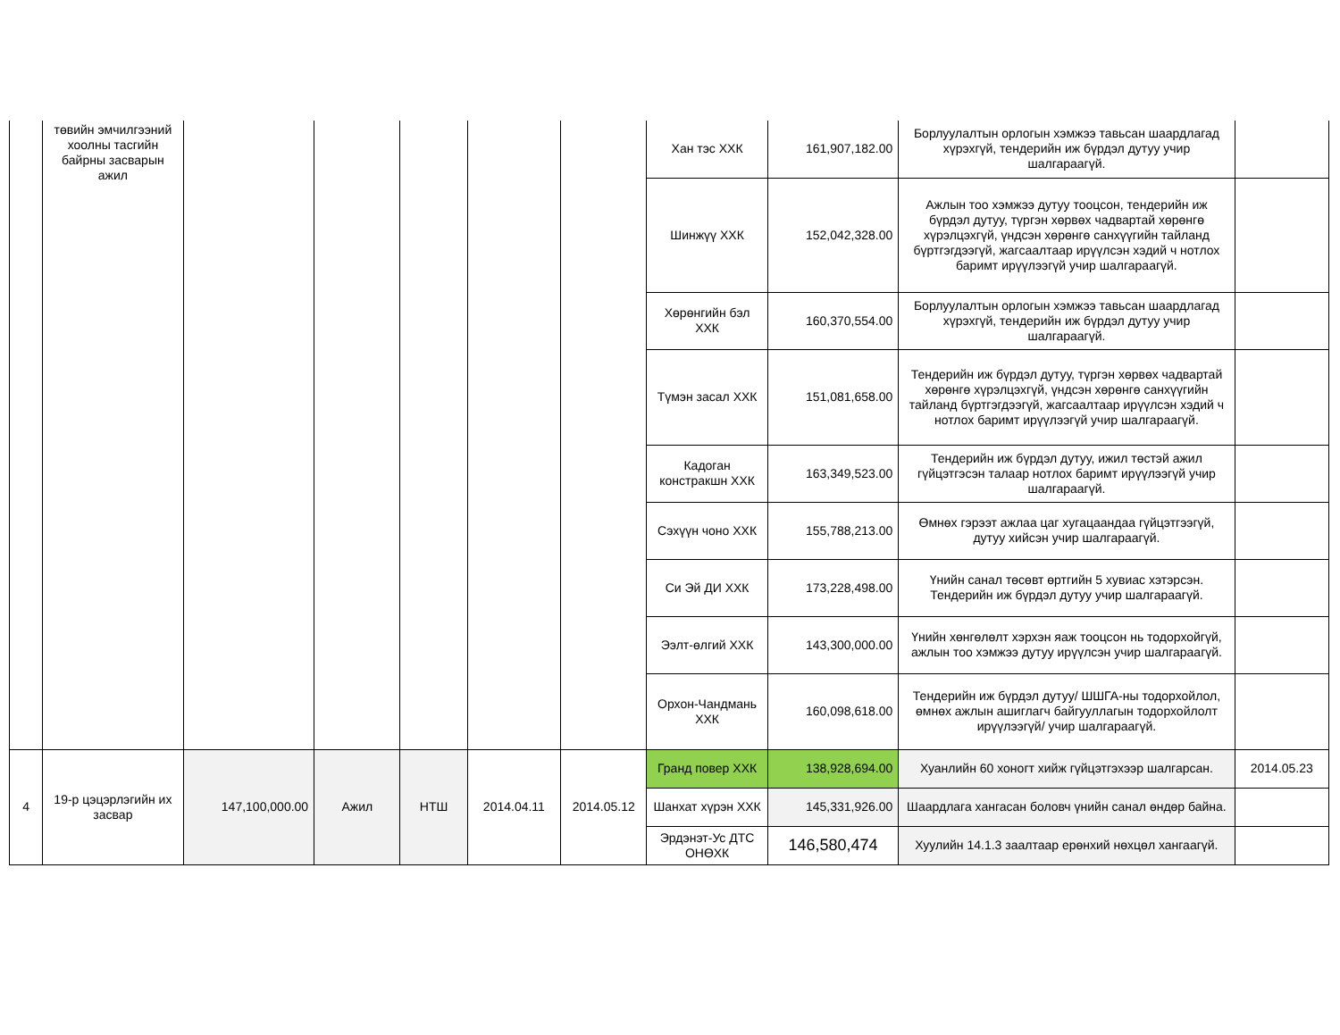| | төвийн эмчилгээний хоолны тасгийн байрны засварын ажил | | | | | | Хан тэс ХХК | 161,907,182.00 | Борлуулалтын орлогын хэмжээ тавьсан шаардлагад хүрэхгүй, тендерийн иж бүрдэл дутуу учир шалгараагүй. | |
| | | | | | | | Шинжүү ХХК | 152,042,328.00 | Ажлын тоо хэмжээ дутуу тооцсон, тендерийн иж бүрдэл дутуу, түргэн хөрвөх чадвартай хөрөнгө хүрэлцэхгүй, үндсэн хөрөнгө санхүүгийн тайланд бүртгэгдээгүй, жагсаалтаар ирүүлсэн хэдий ч нотлох баримт ирүүлээгүй учир шалгараагүй. | |
| | | | | | | | Хөрөнгийн бэл ХХК | 160,370,554.00 | Борлуулалтын орлогын хэмжээ тавьсан шаардлагад хүрэхгүй, тендерийн иж бүрдэл дутуу учир шалгараагүй. | |
| | | | | | | | Түмэн засал ХХК | 151,081,658.00 | Тендерийн иж бүрдэл дутуу, түргэн хөрвөх чадвартай хөрөнгө хүрэлцэхгүй, үндсэн хөрөнгө санхүүгийн тайланд бүртгэгдээгүй, жагсаалтаар ирүүлсэн хэдий ч нотлох баримт ирүүлээгүй учир шалгараагүй. | |
| | | | | | | | Кадоган констракшн ХХК | 163,349,523.00 | Тендерийн иж бүрдэл дутуу, ижил төстэй ажил гүйцэтгэсэн талаар нотлох баримт ирүүлээгүй учир шалгараагүй. | |
| | | | | | | | Сэхүүн чоно ХХК | 155,788,213.00 | Өмнөх гэрээт ажлаа цаг хугацаандаа гүйцэтгээгүй, дутуу хийсэн учир шалгараагүй. | |
| | | | | | | | Си Эй ДИ ХХК | 173,228,498.00 | Үнийн санал төсөвт өртгийн 5 хувиас хэтэрсэн. Тендерийн иж бүрдэл дутуу учир шалгараагүй. | |
| | | | | | | | Ээлт-өлгий ХХК | 143,300,000.00 | Үнийн хөнгөлөлт хэрхэн яаж тооцсон нь тодорхойгүй, ажлын тоо хэмжээ дутуу ирүүлсэн учир шалгараагүй. | |
| | | | | | | | Орхон-Чандмань ХХК | 160,098,618.00 | Тендерийн иж бүрдэл дутуу/ ШШГА-ны тодорхойлол, өмнөх ажлын ашиглагч байгууллагын тодорхойлолт ирүүлээгүй/ учир шалгараагүй. | |
| 4 | 19-р цэцэрлэгийн их засвар | 147,100,000.00 | Ажил | НТШ | 2014.04.11 | 2014.05.12 | Гранд повер ХХК | 138,928,694.00 | Хуанлийн 60 хоногт хийж гүйцэтгэхээр шалгарсан. | 2014.05.23 |
| | | | | | | | Шанхат хүрэн ХХК | 145,331,926.00 | Шаардлага хангасан боловч үнийн санал өндөр байна. | |
| | | | | | | | Эрдэнэт-Ус ДТС ОНӨХК | 146,580,474 | Хуулийн 14.1.3 заалтаар ерөнхий нөхцөл хангаагүй. | |